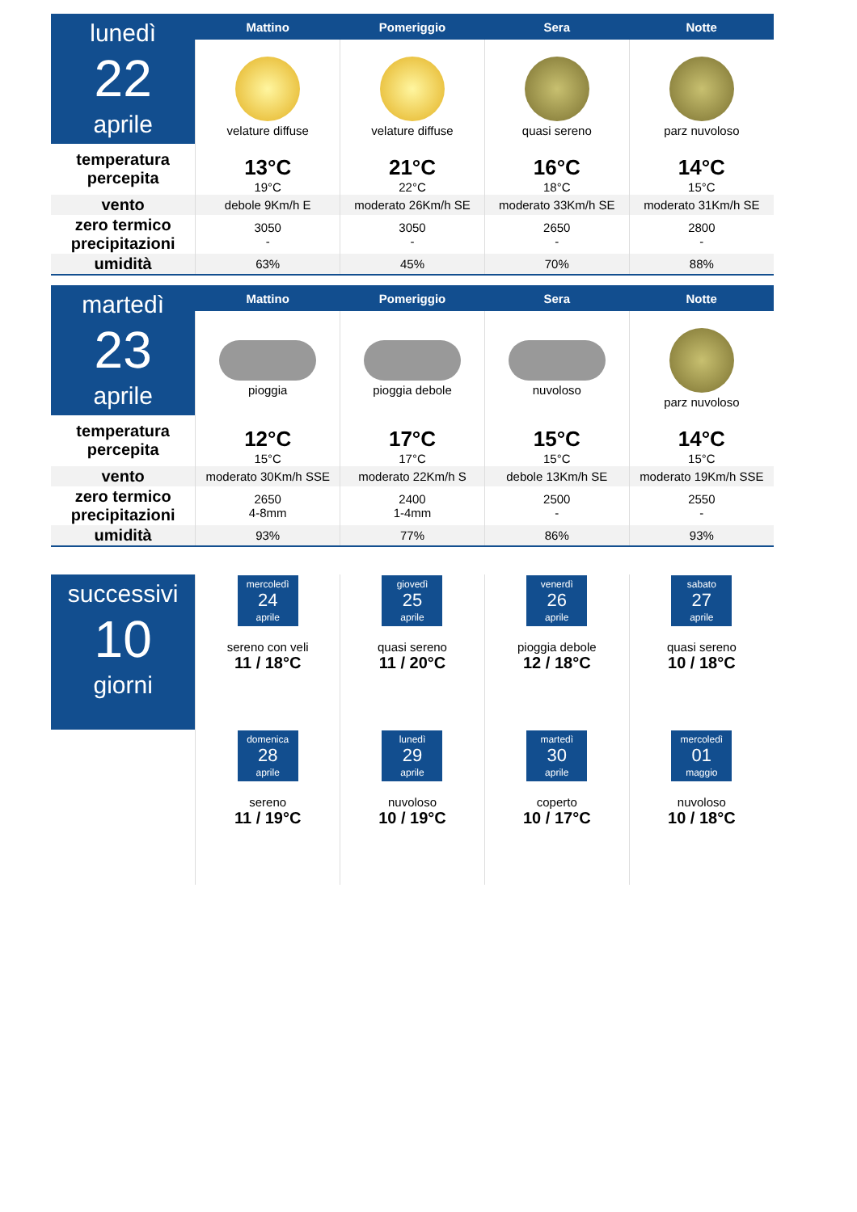| lunedì 22 aprile | Mattino | Pomeriggio | Sera | Notte |
| | velature diffuse | velature diffuse | quasi sereno | parz nuvoloso |
| temperatura percepita | | | | |
| | 13°C 19°C | 21°C 22°C | 16°C 18°C | 14°C 15°C |
| vento | debole 9Km/h E | moderato 26Km/h SE | moderato 33Km/h SE | moderato 31Km/h SE |
| zero termico precipitazioni | 3050 - | 3050 - | 2650 - | 2800 - |
| umidità | 63% | 45% | 70% | 88% |
| martedì 23 aprile | Mattino | Pomeriggio | Sera | Notte |
| | pioggia | pioggia debole | nuvoloso | parz nuvoloso |
| temperatura percepita | | | | |
| | 12°C 15°C | 17°C 17°C | 15°C 15°C | 14°C 15°C |
| vento | moderato 30Km/h SSE | moderato 22Km/h S | debole 13Km/h SE | moderato 19Km/h SSE |
| zero termico precipitazioni | 2650 4-8mm | 2400 1-4mm | 2500 - | 2550 - |
| umidità | 93% | 77% | 86% | 93% |
| successivi 10 giorni | mercoledì 24 aprile sereno con veli 11 / 18°C | giovedì 25 aprile quasi sereno 11 / 20°C | venerdì 26 aprile pioggia debole 12 / 18°C | sabato 27 aprile quasi sereno 10 / 18°C |
| | domenica 28 aprile sereno 11 / 19°C | lunedì 29 aprile nuvoloso 10 / 19°C | martedì 30 aprile coperto 10 / 17°C | mercoledì 01 maggio nuvoloso 10 / 18°C |